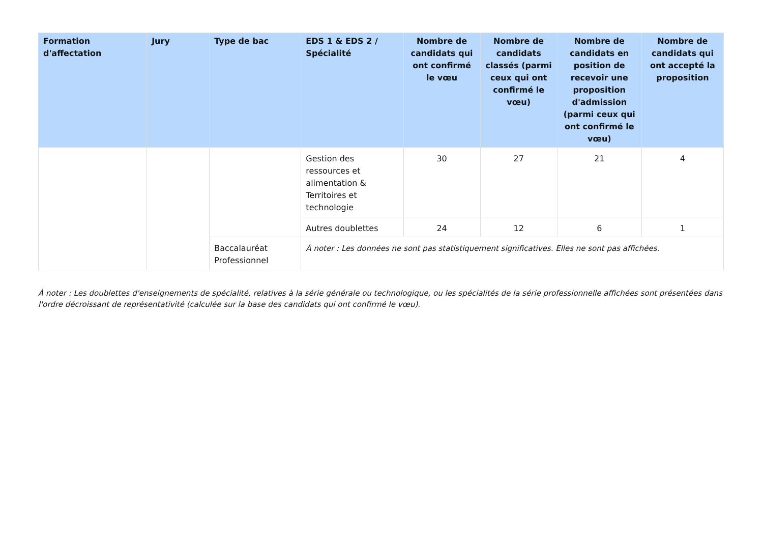| Formation d'affectation | Jury | Type de bac | EDS 1 & EDS 2 / Spécialité | Nombre de candidats qui ont confirmé le vœu | Nombre de candidats classés (parmi ceux qui ont confirmé le vœu) | Nombre de candidats en position de recevoir une proposition d'admission (parmi ceux qui ont confirmé le vœu) | Nombre de candidats qui ont accepté la proposition |
| --- | --- | --- | --- | --- | --- | --- | --- |
| | | | Gestion des ressources et alimentation & Territoires et technologie | 30 | 27 | 21 | 4 |
| | | | Autres doublettes | 24 | 12 | 6 | 1 |
| | | Baccalauréat Professionnel | À noter : Les données ne sont pas statistiquement significatives. Elles ne sont pas affichées. | | | | |
À noter : Les doublettes d'enseignements de spécialité, relatives à la série générale ou technologique, ou les spécialités de la série professionnelle affichées sont présentées dans l'ordre décroissant de représentativité (calculée sur la base des candidats qui ont confirmé le vœu).